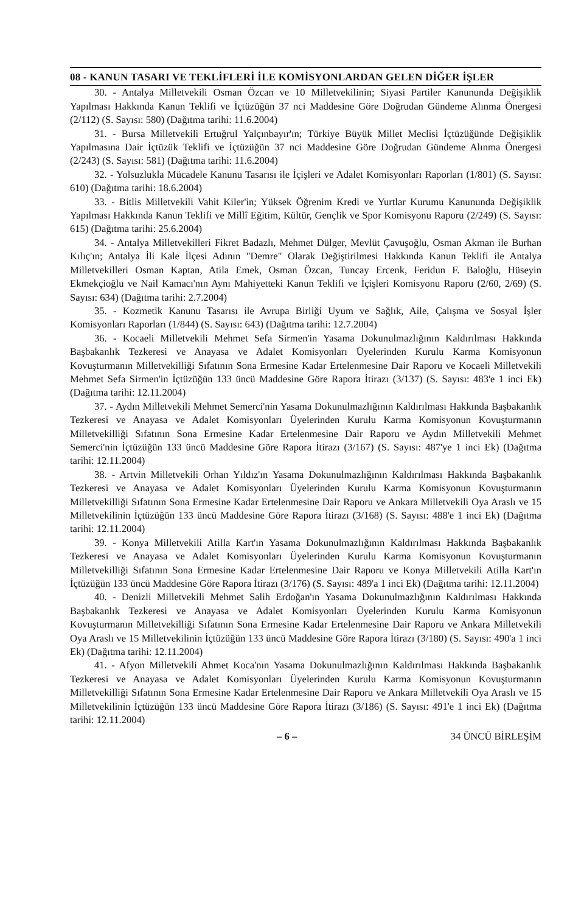08 - KANUN TASARI VE TEKLİFLERİ İLE KOMİSYONLARDAN GELEN DİĞER İŞLER
30. - Antalya Milletvekili Osman Özcan ve 10 Milletvekilinin; Siyasi Partiler Kanununda Değişiklik Yapılması Hakkında Kanun Teklifi ve İçtüzüğün 37 nci Maddesine Göre Doğrudan Gündeme Alınma Önergesi (2/112) (S. Sayısı: 580) (Dağıtma tarihi: 11.6.2004)
31. - Bursa Milletvekili Ertuğrul Yalçınbayır'ın; Türkiye Büyük Millet Meclisi İçtüzüğünde Değişiklik Yapılmasına Dair İçtüzük Teklifi ve İçtüzüğün 37 nci Maddesine Göre Doğrudan Gündeme Alınma Önergesi (2/243) (S. Sayısı: 581) (Dağıtma tarihi: 11.6.2004)
32. - Yolsuzlukla Mücadele Kanunu Tasarısı ile İçişleri ve Adalet Komisyonları Raporları (1/801) (S. Sayısı: 610) (Dağıtma tarihi: 18.6.2004)
33. - Bitlis Milletvekili Vahit Kiler'in; Yüksek Öğrenim Kredi ve Yurtlar Kurumu Kanununda Değişiklik Yapılması Hakkında Kanun Teklifi ve Millî Eğitim, Kültür, Gençlik ve Spor Komisyonu Raporu (2/249) (S. Sayısı: 615) (Dağıtma tarihi: 25.6.2004)
34. - Antalya Milletvekilleri Fikret Badazlı, Mehmet Dülger, Mevlüt Çavuşoğlu, Osman Akman ile Burhan Kılıç'ın; Antalya İli Kale İlçesi Adının "Demre" Olarak Değiştirilmesi Hakkında Kanun Teklifi ile Antalya Milletvekilleri Osman Kaptan, Atila Emek, Osman Özcan, Tuncay Ercenk, Feridun F. Baloğlu, Hüseyin Ekmekçioğlu ve Nail Kamacı'nın Aynı Mahiyetteki Kanun Teklifi ve İçişleri Komisyonu Raporu (2/60, 2/69) (S. Sayısı: 634) (Dağıtma tarihi: 2.7.2004)
35. - Kozmetik Kanunu Tasarısı ile Avrupa Birliği Uyum ve Sağlık, Aile, Çalışma ve Sosyal İşler Komisyonları Raporları (1/844) (S. Sayısı: 643) (Dağıtma tarihi: 12.7.2004)
36. - Kocaeli Milletvekili Mehmet Sefa Sirmen'in Yasama Dokunulmazlığının Kaldırılması Hakkında Başbakanlık Tezkeresi ve Anayasa ve Adalet Komisyonları Üyelerinden Kurulu Karma Komisyonun Kovuşturmanın Milletvekilliği Sıfatının Sona Ermesine Kadar Ertelenmesine Dair Raporu ve Kocaeli Milletvekili Mehmet Sefa Sirmen'in İçtüzüğün 133 üncü Maddesine Göre Rapora İtirazı (3/137) (S. Sayısı: 483'e 1 inci Ek) (Dağıtma tarihi: 12.11.2004)
37. - Aydın Milletvekili Mehmet Semerci'nin Yasama Dokunulmazlığının Kaldırılması Hakkında Başbakanlık Tezkeresi ve Anayasa ve Adalet Komisyonları Üyelerinden Kurulu Karma Komisyonun Kovuşturmanın Milletvekilliği Sıfatının Sona Ermesine Kadar Ertelenmesine Dair Raporu ve Aydın Milletvekili Mehmet Semerci'nin İçtüzüğün 133 üncü Maddesine Göre Rapora İtirazı (3/167) (S. Sayısı: 487'ye 1 inci Ek) (Dağıtma tarihi: 12.11.2004)
38. - Artvin Milletvekili Orhan Yıldız'ın Yasama Dokunulmazlığının Kaldırılması Hakkında Başbakanlık Tezkeresi ve Anayasa ve Adalet Komisyonları Üyelerinden Kurulu Karma Komisyonun Kovuşturmanın Milletvekilliği Sıfatının Sona Ermesine Kadar Ertelenmesine Dair Raporu ve Ankara Milletvekili Oya Araslı ve 15 Milletvekilinin İçtüzüğün 133 üncü Maddesine Göre Rapora İtirazı (3/168) (S. Sayısı: 488'e 1 inci Ek) (Dağıtma tarihi: 12.11.2004)
39. - Konya Milletvekili Atilla Kart'ın Yasama Dokunulmazlığının Kaldırılması Hakkında Başbakanlık Tezkeresi ve Anayasa ve Adalet Komisyonları Üyelerinden Kurulu Karma Komisyonun Kovuşturmanın Milletvekilliği Sıfatının Sona Ermesine Kadar Ertelenmesine Dair Raporu ve Konya Milletvekili Atilla Kart'ın İçtüzüğün 133 üncü Maddesine Göre Rapora İtirazı (3/176) (S. Sayısı: 489'a 1 inci Ek) (Dağıtma tarihi: 12.11.2004)
40. - Denizli Milletvekili Mehmet Salih Erdoğan'ın Yasama Dokunulmazlığının Kaldırılması Hakkında Başbakanlık Tezkeresi ve Anayasa ve Adalet Komisyonları Üyelerinden Kurulu Karma Komisyonun Kovuşturmanın Milletvekilliği Sıfatının Sona Ermesine Kadar Ertelenmesine Dair Raporu ve Ankara Milletvekili Oya Araslı ve 15 Milletvekilinin İçtüzüğün 133 üncü Maddesine Göre Rapora İtirazı (3/180) (S. Sayısı: 490'a 1 inci Ek) (Dağıtma tarihi: 12.11.2004)
41. - Afyon Milletvekili Ahmet Koca'nın Yasama Dokunulmazlığının Kaldırılması Hakkında Başbakanlık Tezkeresi ve Anayasa ve Adalet Komisyonları Üyelerinden Kurulu Karma Komisyonun Kovuşturmanın Milletvekilliği Sıfatının Sona Ermesine Kadar Ertelenmesine Dair Raporu ve Ankara Milletvekili Oya Araslı ve 15 Milletvekilinin İçtüzüğün 133 üncü Maddesine Göre Rapora İtirazı (3/186) (S. Sayısı: 491'e 1 inci Ek) (Dağıtma tarihi: 12.11.2004)
– 6 – 34 ÜNCÜ BİRLEŞİM